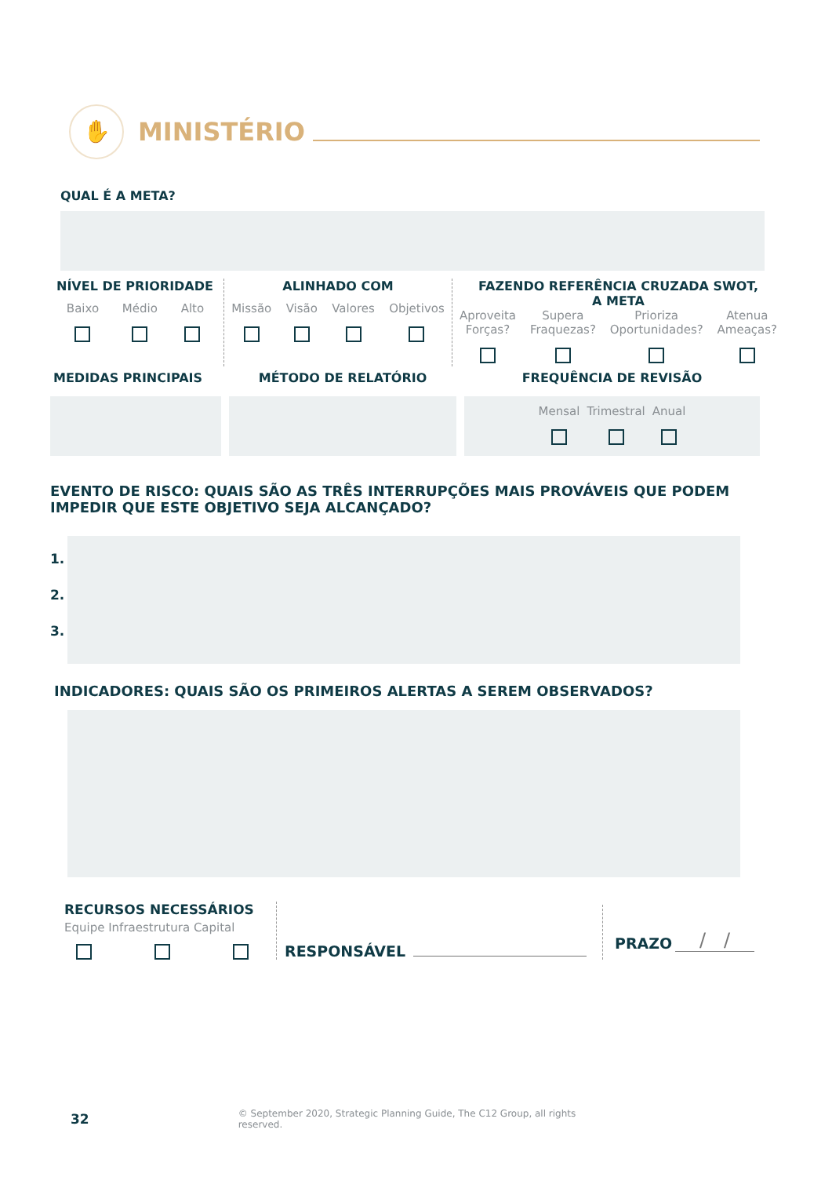✋
MINISTÉRIO
QUAL É A META?
NÍVEL DE PRIORIDADE
Baixo
Médio
Alto
ALINHADO COM
Missão
Visão
Valores
Objetivos
FAZENDO REFERÊNCIA CRUZADA SWOT,
A META
Aproveita
Forças?
Supera
Fraquezas?
Prioriza
Oportunidades?
Atenua
Ameaças?
MEDIDAS PRINCIPAIS MÉTODO DE RELATÓRIO FREQUÊNCIA DE REVISÃO
Mensal
Trimestral
Anual
EVENTO DE RISCO: QUAIS SÃO AS TRÊS INTERRUPÇÕES MAIS PROVÁVEIS QUE PODEM IMPEDIR QUE ESTE OBJETIVO SEJA ALCANÇADO?
1.
2.
3.
INDICADORES: QUAIS SÃO OS PRIMEIROS ALERTAS A SEREM OBSERVADOS?
RECURSOS NECESSÁRIOS
Equipe Infraestrutura Capital
RESPONSÁVEL
PRAZO / /
32 © September 2020, Strategic Planning Guide, The C12 Group, all rights reserved.